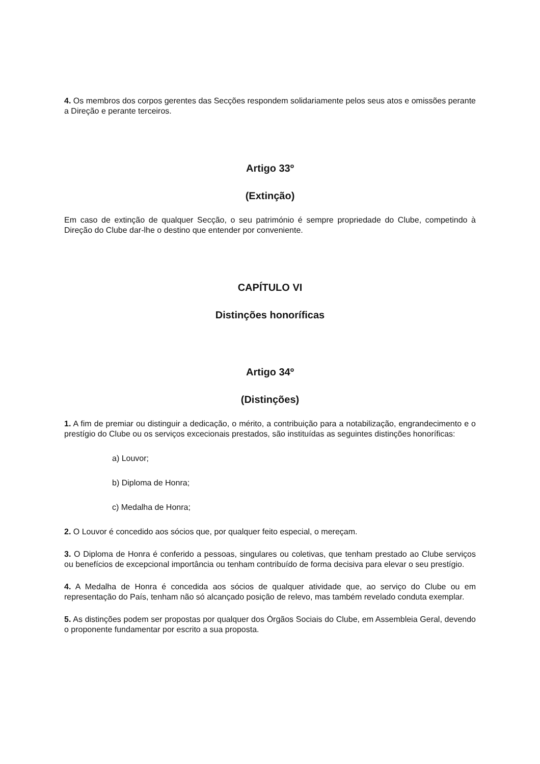4. Os membros dos corpos gerentes das Secções respondem solidariamente pelos seus atos e omissões perante a Direção e perante terceiros.
Artigo 33º
(Extinção)
Em caso de extinção de qualquer Secção, o seu património é sempre propriedade do Clube, competindo à Direção do Clube dar-lhe o destino que entender por conveniente.
CAPÍTULO VI
Distinções honoríficas
Artigo 34º
(Distinções)
1. A fim de premiar ou distinguir a dedicação, o mérito, a contribuição para a notabilização, engrandecimento e o prestígio do Clube ou os serviços excecionais prestados, são instituídas as seguintes distinções honoríficas:
a) Louvor;
b) Diploma de Honra;
c) Medalha de Honra;
2. O Louvor é concedido aos sócios que, por qualquer feito especial, o mereçam.
3. O Diploma de Honra é conferido a pessoas, singulares ou coletivas, que tenham prestado ao Clube serviços ou benefícios de excepcional importância ou tenham contribuído de forma decisiva para elevar o seu prestígio.
4. A Medalha de Honra é concedida aos sócios de qualquer atividade que, ao serviço do Clube ou em representação do País, tenham não só alcançado posição de relevo, mas também revelado conduta exemplar.
5. As distinções podem ser propostas por qualquer dos Órgãos Sociais do Clube, em Assembleia Geral, devendo o proponente fundamentar por escrito a sua proposta.